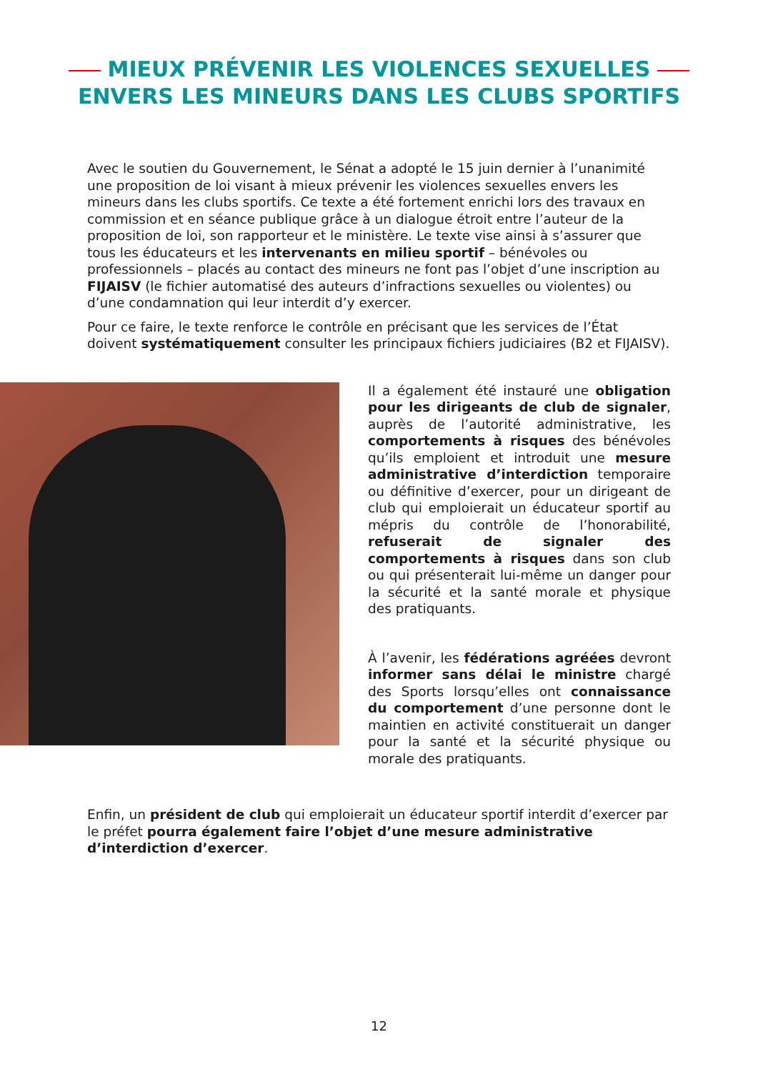MIEUX PRÉVENIR LES VIOLENCES SEXUELLES
ENVERS LES MINEURS DANS LES CLUBS SPORTIFS
Avec le soutien du Gouvernement, le Sénat a adopté le 15 juin dernier à l’unanimité une proposition de loi visant à mieux prévenir les violences sexuelles envers les mineurs dans les clubs sportifs. Ce texte a été fortement enrichi lors des travaux en commission et en séance publique grâce à un dialogue étroit entre l’auteur de la proposition de loi, son rapporteur et le ministère. Le texte vise ainsi à s’assurer que tous les éducateurs et les intervenants en milieu sportif – bénévoles ou professionnels – placés au contact des mineurs ne font pas l’objet d’une inscription au FIJAISV (le fichier automatisé des auteurs d’infractions sexuelles ou violentes) ou d’une condamnation qui leur interdit d’y exercer.
Pour ce faire, le texte renforce le contrôle en précisant que les services de l’État doivent systématiquement consulter les principaux fichiers judiciaires (B2 et FIJAISV).
Il a également été instauré une obligation pour les dirigeants de club de signaler, auprès de l’autorité administrative, les comportements à risques des bénévoles qu’ils emploient et introduit une mesure administrative d’interdiction temporaire ou définitive d’exercer, pour un dirigeant de club qui emploierait un éducateur sportif au mépris du contrôle de l’honorabilité, refuserait de signaler des comportements à risques dans son club ou qui présenterait lui-même un danger pour la sécurité et la santé morale et physique des pratiquants.
À l’avenir, les fédérations agréées devront informer sans délai le ministre chargé des Sports lorsqu’elles ont connaissance du comportement d’une personne dont le maintien en activité constituerait un danger pour la santé et la sécurité physique ou morale des pratiquants.
Enfin, un président de club qui emploierait un éducateur sportif interdit d’exercer par le préfet pourra également faire l’objet d’une mesure administrative d’interdiction d’exercer.
12